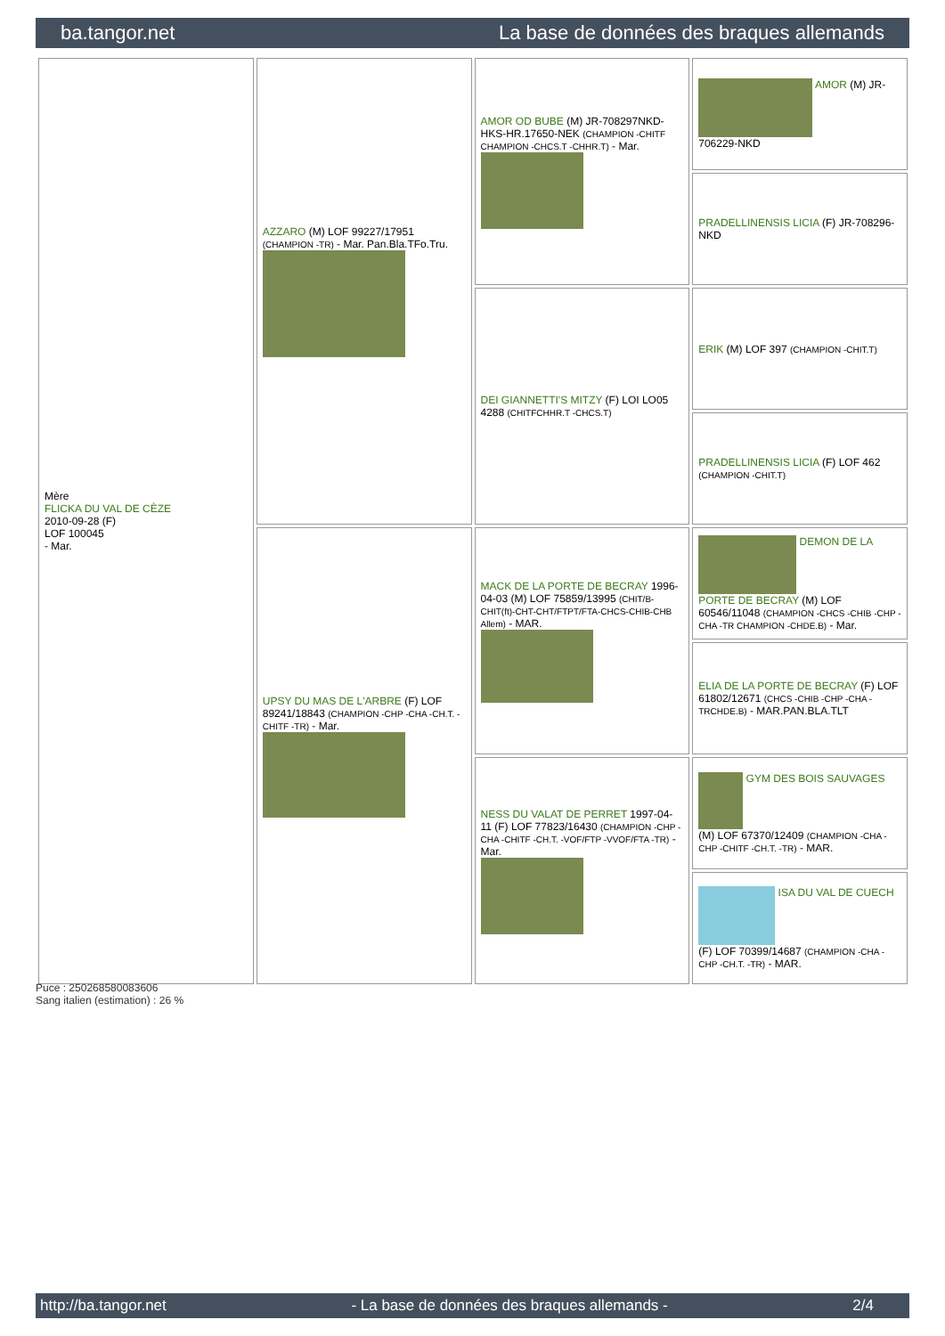ba.tangor.net La base de données des braques allemands
| Mère FLICKA DU VAL DE CÈZE 2010-09-28 (F) LOF 100045 - Mar. | AZZARO (M) LOF 99227/17951 (CHAMPION -TR) - Mar. Pan.Bla.TFo.Tru. | AMOR OD BUBE (M) JR-708297NKD-HKS-HR.17650-NEK (CHAMPION -CHITF CHAMPION -CHCS.T -CHHR.T) - Mar. | AMOR (M) JR-706229-NKD |
| | | | PRADELLINENSIS LICIA (F) JR-708296-NKD |
| | | DEI GIANNETTI'S MITZY (F) LOI LO05 4288 (CHITFCHHR.T -CHCS.T) | ERIK (M) LOF 397 (CHAMPION -CHIT.T) |
| | | | PRADELLINENSIS LICIA (F) LOF 462 (CHAMPION -CHIT.T) |
| | UPSY DU MAS DE L'ARBRE (F) LOF 89241/18843 (CHAMPION -CHP -CHA -CH.T. -CHITF -TR) - Mar. | MACK DE LA PORTE DE BECRAY 1996-04-03 (M) LOF 75859/13995 (CHIT/B-CHIT(ft)-CHT-CHT/FTPT/FTA-CHCS-CHIB-CHB Allem) - MAR. | DEMON DE LA PORTE DE BECRAY (M) LOF 60546/11048 (CHAMPION -CHCS -CHIB -CHP -CHA -TR CHAMPION -CHDE.B) - Mar. |
| | | | ELIA DE LA PORTE DE BECRAY (F) LOF 61802/12671 (CHCS -CHIB -CHP -CHA -TRCHDE.B) - MAR.PAN.BLA.TLT |
| | | NESS DU VALAT DE PERRET 1997-04-11 (F) LOF 77823/16430 (CHAMPION -CHP -CHA -CHITF -CH.T. -VOF/FTP -VVOF/FTA -TR) - Mar. | GYM DES BOIS SAUVAGES (M) LOF 67370/12409 (CHAMPION -CHA -CHP -CHITF -CH.T. -TR) - MAR. |
| | | | ISA DU VAL DE CUECH (F) LOF 70399/14687 (CHAMPION -CHA -CHP -CH.T. -TR) - MAR. |
Puce : 250268580083606
Sang italien (estimation) : 26 %
http://ba.tangor.net - La base de données des braques allemands - 2/4